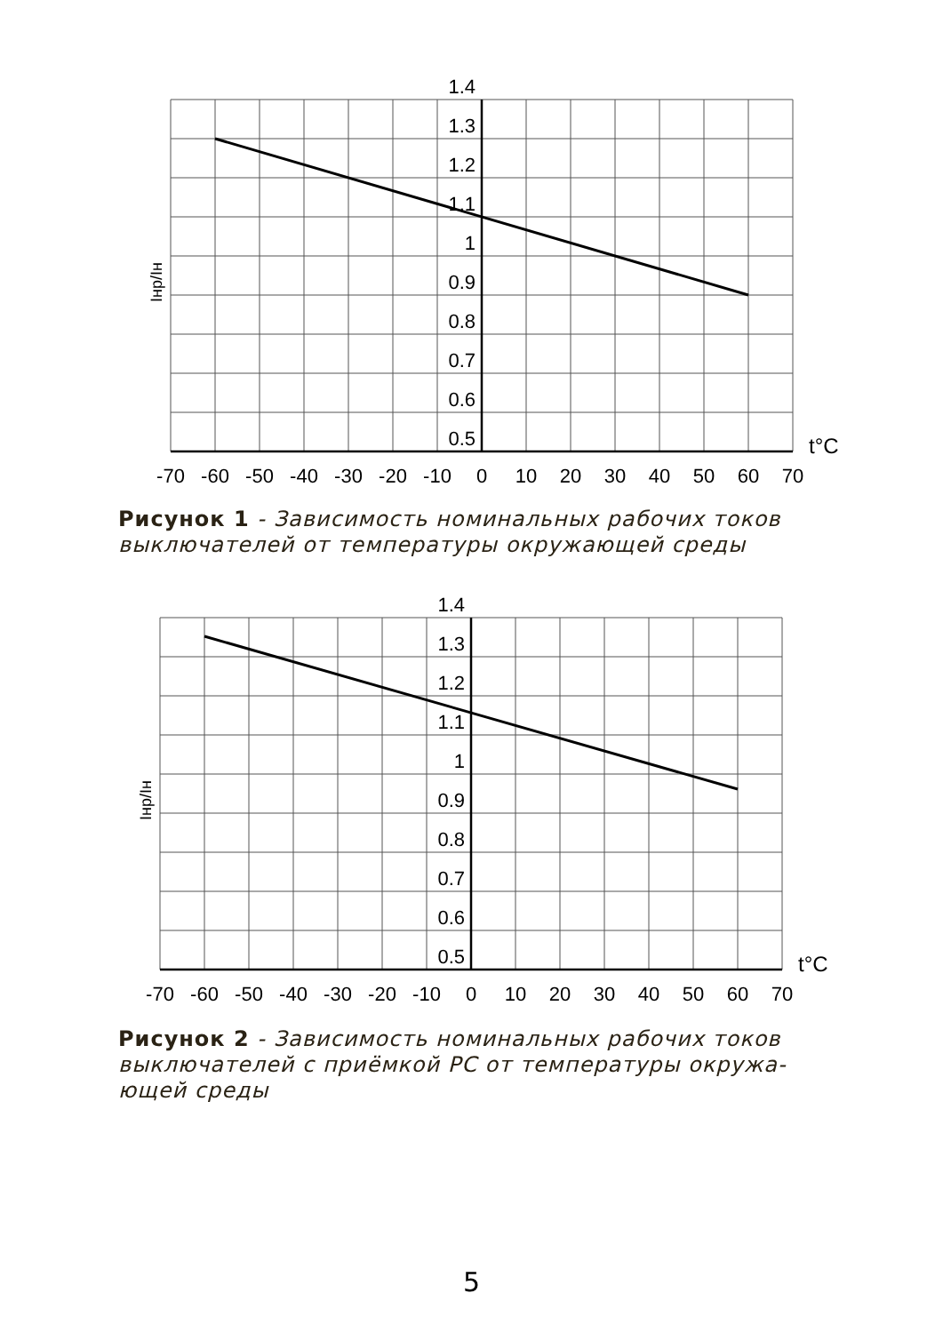1.4
1.3
1.2
1.1
1
0.9
0.8
0.7
0.6
0.5
t°C
Iнр/Iн
-70
-60
-50
-40
-30
-20
-10
0
10
20
30
40
50
60
70
Рисунок 1 - Зависимость номинальных рабочих токов выключателей от температуры окружающей среды
1.4
1.3
1.2
1.1
1
0.9
0.8
0.7
0.6
0.5
t°C
Iнр/Iн
-70
-60
-50
-40
-30
-20
-10
0
10
20
30
40
50
60
70
Рисунок 2 - Зависимость номинальных рабочих токов выключателей с приёмкой РС от температуры окружа-ющей среды
5